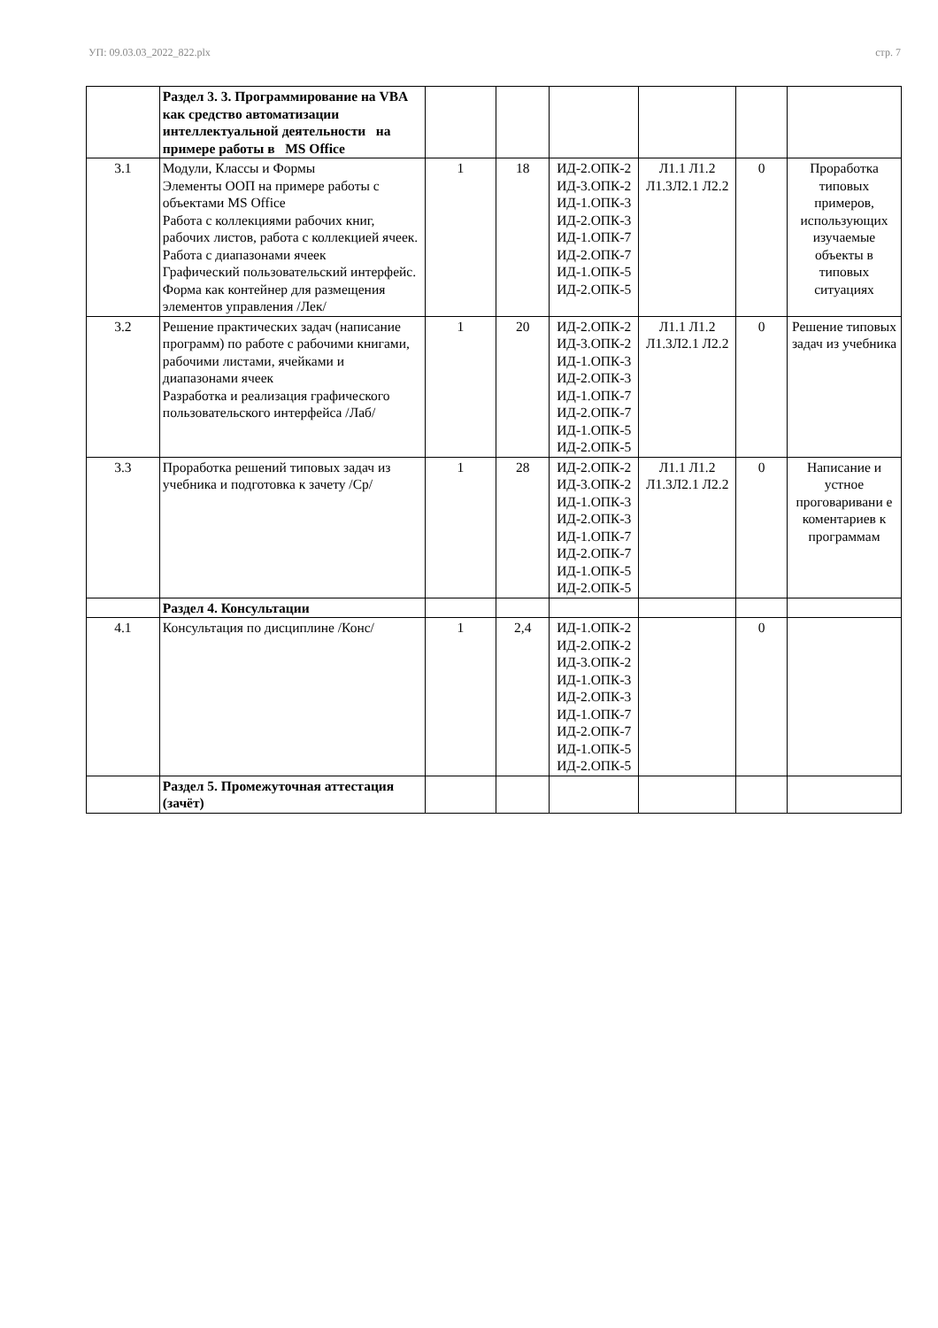УП: 09.03.03_2022_822.plx стр. 7
| | Раздел 3. 3. Программирование на VBA как средство автоматизации интеллектуальной деятельности на примере работы в MS Office | | | | | | |
| 3.1 | Модули, Классы и Формы Элементы ООП на примере работы с объектами MS Office Работа с коллекциями рабочих книг, рабочих листов, работа с коллекцией ячеек. Работа с диапазонами ячеек Графический пользовательский интерфейс. Форма как контейнер для размещения элементов управления /Лек/ | 1 | 18 | ИД-2.ОПК-2 ИД-3.ОПК-2 ИД-1.ОПК-3 ИД-2.ОПК-3 ИД-1.ОПК-7 ИД-2.ОПК-7 ИД-1.ОПК-5 ИД-2.ОПК-5 | Л1.1 Л1.2 Л1.3Л2.1 Л2.2 | 0 | Проработка типовых примеров, использующих изучаемые объекты в типовых ситуациях |
| 3.2 | Решение практических задач (написание программ) по работе с рабочими книгами, рабочими листами, ячейками и диапазонами ячеек Разработка и реализация графического пользовательского интерфейса /Лаб/ | 1 | 20 | ИД-2.ОПК-2 ИД-3.ОПК-2 ИД-1.ОПК-3 ИД-2.ОПК-3 ИД-1.ОПК-7 ИД-2.ОПК-7 ИД-1.ОПК-5 ИД-2.ОПК-5 | Л1.1 Л1.2 Л1.3Л2.1 Л2.2 | 0 | Решение типовых задач из учебника |
| 3.3 | Проработка решений типовых задач из учебника и подготовка к зачету /Ср/ | 1 | 28 | ИД-2.ОПК-2 ИД-3.ОПК-2 ИД-1.ОПК-3 ИД-2.ОПК-3 ИД-1.ОПК-7 ИД-2.ОПК-7 ИД-1.ОПК-5 ИД-2.ОПК-5 | Л1.1 Л1.2 Л1.3Л2.1 Л2.2 | 0 | Написание и устное проговаривани е коментариев к программам |
| | Раздел 4. Консультации | | | | | | |
| 4.1 | Консультация по дисциплине /Конс/ | 1 | 2,4 | ИД-1.ОПК-2 ИД-2.ОПК-2 ИД-3.ОПК-2 ИД-1.ОПК-3 ИД-2.ОПК-3 ИД-1.ОПК-7 ИД-2.ОПК-7 ИД-1.ОПК-5 ИД-2.ОПК-5 | | 0 | |
| | Раздел 5. Промежуточная аттестация (зачёт) | | | | | | |